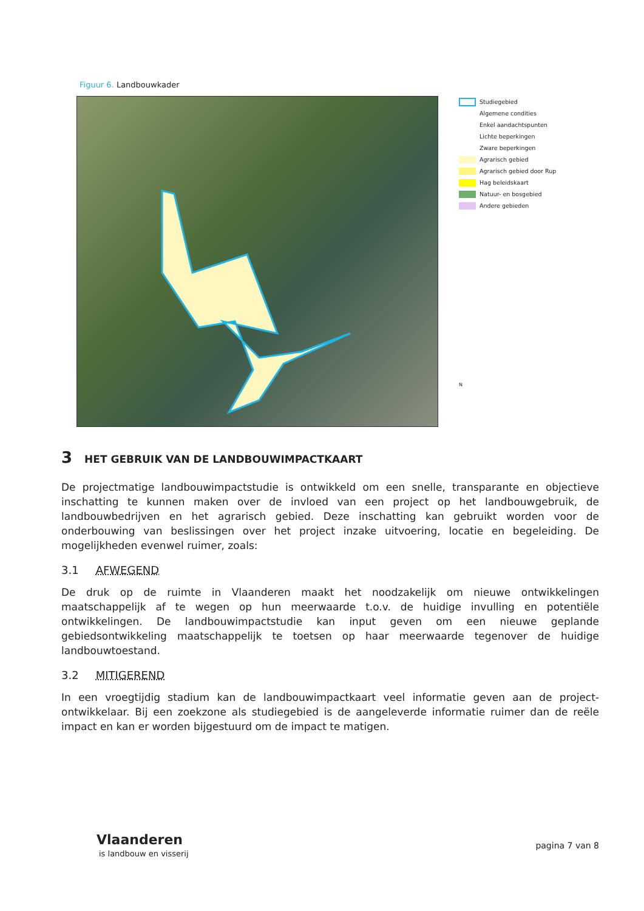Figuur 6. Landbouwkader
Studiegebied
Algemene condities
Enkel aandachtspunten
Lichte beperkingen
Zware beperkingen
Agrarisch gebied
Agrarisch gebied door Rup
Hag beleidskaart
Natuur- en bosgebied
Andere gebieden
N
3 HET GEBRUIK VAN DE LANDBOUWIMPACTKAART
De projectmatige landbouwimpactstudie is ontwikkeld om een snelle, transparante en objectieve inschatting te kunnen maken over de invloed van een project op het landbouwgebruik, de landbouwbedrijven en het agrarisch gebied. Deze inschatting kan gebruikt worden voor de onderbouwing van beslissingen over het project inzake uitvoering, locatie en begeleiding. De mogelijkheden evenwel ruimer, zoals:
3.1 AFWEGEND
De druk op de ruimte in Vlaanderen maakt het noodzakelijk om nieuwe ontwikkelingen maatschappelijk af te wegen op hun meerwaarde t.o.v. de huidige invulling en potentiële ontwikkelingen. De landbouwimpactstudie kan input geven om een nieuwe geplande gebiedsontwikkeling maatschappelijk te toetsen op haar meerwaarde tegenover de huidige landbouwtoestand.
3.2 MITIGEREND
In een vroegtijdig stadium kan de landbouwimpactkaart veel informatie geven aan de project-ontwikkelaar. Bij een zoekzone als studiegebied is de aangeleverde informatie ruimer dan de reële impact en kan er worden bijgestuurd om de impact te matigen.
Vlaanderen
is landbouw en visserij
pagina 7 van 8